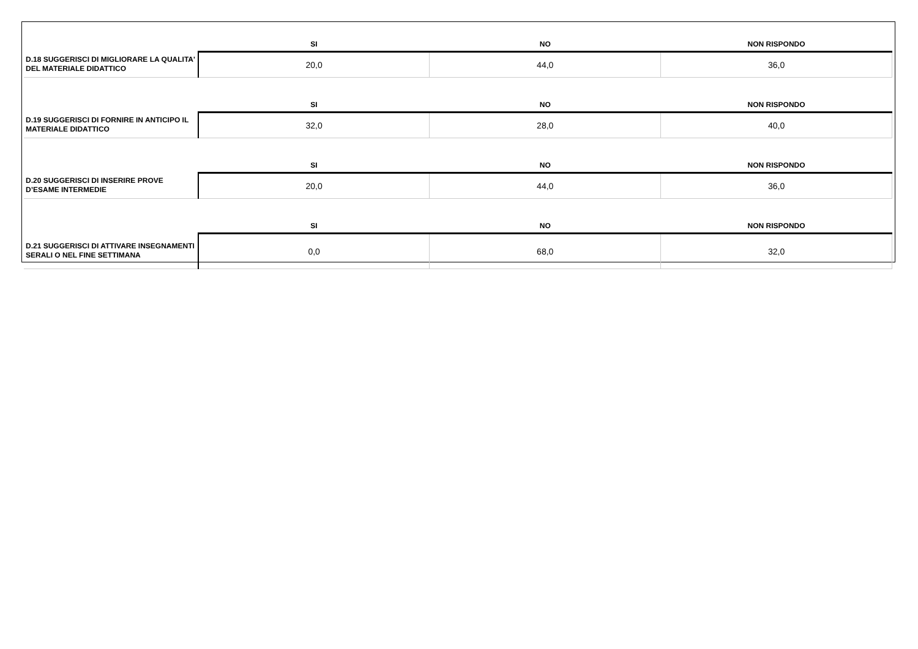| | SI | NO | NON RISPONDO |
| --- | --- | --- | --- |
| D.18 SUGGERISCI DI MIGLIORARE LA QUALITA' DEL MATERIALE DIDATTICO | 20,0 | 44,0 | 36,0 |
| | SI | NO | NON RISPONDO |
| D.19 SUGGERISCI DI FORNIRE IN ANTICIPO IL MATERIALE DIDATTICO | 32,0 | 28,0 | 40,0 |
| | SI | NO | NON RISPONDO |
| D.20 SUGGERISCI DI INSERIRE PROVE D’ESAME INTERMEDIE | 20,0 | 44,0 | 36,0 |
| | SI | NO | NON RISPONDO |
| D.21 SUGGERISCI DI ATTIVARE INSEGNAMENTI SERALI O NEL FINE SETTIMANA | 0,0 | 68,0 | 32,0 |